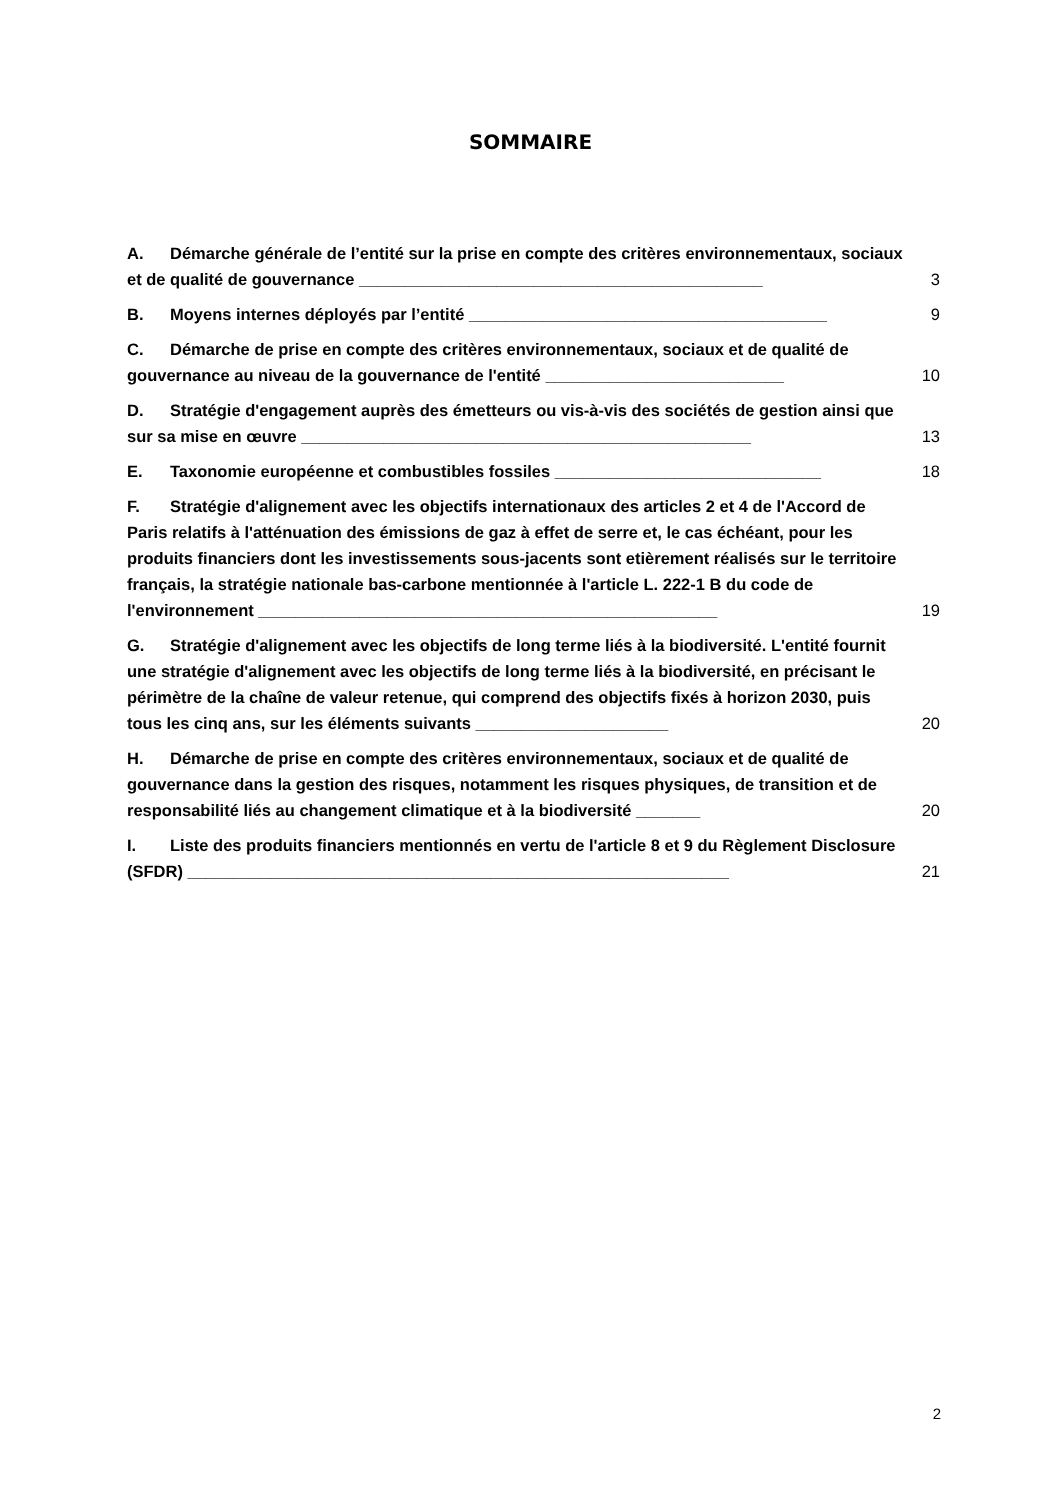SOMMAIRE
A. Démarche générale de l’entité sur la prise en compte des critères environnementaux, sociaux et de qualité de gouvernance ____________________________________________
3
B. Moyens internes déployés par l’entité _______________________________________
9
C. Démarche de prise en compte des critères environnementaux, sociaux et de qualité de gouvernance au niveau de la gouvernance de l'entité __________________________
10
D. Stratégie d'engagement auprès des émetteurs ou vis-à-vis des sociétés de gestion ainsi que sur sa mise en œuvre _________________________________________________
13
E. Taxonomie européenne et combustibles fossiles _____________________________
18
F. Stratégie d'alignement avec les objectifs internationaux des articles 2 et 4 de l'Accord de Paris relatifs à l'atténuation des émissions de gaz à effet de serre et, le cas échéant, pour les produits financiers dont les investissements sous-jacents sont etièrement réalisés sur le territoire français, la stratégie nationale bas-carbone mentionnée à l'article L. 222-1 B du code de l'environnement __________________________________________________
19
G. Stratégie d'alignement avec les objectifs de long terme liés à la biodiversité. L'entité fournit une stratégie d'alignement avec les objectifs de long terme liés à la biodiversité, en précisant le périmètre de la chaîne de valeur retenue, qui comprend des objectifs fixés à horizon 2030, puis tous les cinq ans, sur les éléments suivants _____________________
20
H. Démarche de prise en compte des critères environnementaux, sociaux et de qualité de gouvernance dans la gestion des risques, notamment les risques physiques, de transition et de responsabilité liés au changement climatique et à la biodiversité _______
20
I. Liste des produits financiers mentionnés en vertu de l'article 8 et 9 du Règlement Disclosure (SFDR) ___________________________________________________________
21
2